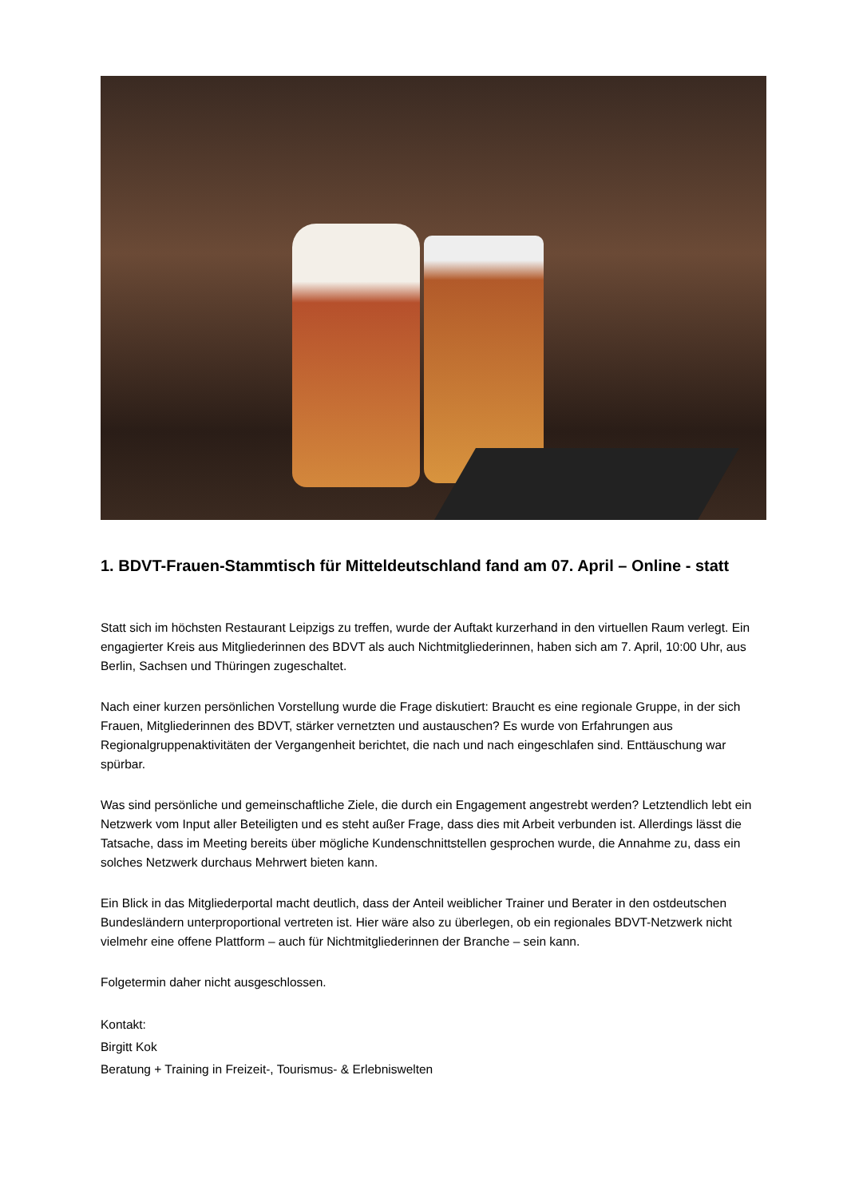1. BDVT-Frauen-Stammtisch für Mitteldeutschland fand am 07. April – Online - statt
Statt sich im höchsten Restaurant Leipzigs zu treffen, wurde der Auftakt kurzerhand in den virtuellen Raum verlegt. Ein engagierter Kreis aus Mitgliederinnen des BDVT als auch Nichtmitgliederinnen, haben sich am 7. April, 10:00 Uhr, aus Berlin, Sachsen und Thüringen zugeschaltet.
Nach einer kurzen persönlichen Vorstellung wurde die Frage diskutiert: Braucht es eine regionale Gruppe, in der sich Frauen, Mitgliederinnen des BDVT, stärker vernetzten und austauschen? Es wurde von Erfahrungen aus Regionalgruppenaktivitäten der Vergangenheit berichtet, die nach und nach eingeschlafen sind. Enttäuschung war spürbar.
Was sind persönliche und gemeinschaftliche Ziele, die durch ein Engagement angestrebt werden? Letztendlich lebt ein Netzwerk vom Input aller Beteiligten und es steht außer Frage, dass dies mit Arbeit verbunden ist. Allerdings lässt die Tatsache, dass im Meeting bereits über mögliche Kundenschnittstellen gesprochen wurde, die Annahme zu, dass ein solches Netzwerk durchaus Mehrwert bieten kann.
Ein Blick in das Mitgliederportal macht deutlich, dass der Anteil weiblicher Trainer und Berater in den ostdeutschen Bundesländern unterproportional vertreten ist. Hier wäre also zu überlegen, ob ein regionales BDVT-Netzwerk nicht vielmehr eine offene Plattform – auch für Nichtmitgliederinnen der Branche – sein kann.
Folgetermin daher nicht ausgeschlossen.
Kontakt:
Birgitt Kok
Beratung + Training in Freizeit-, Tourismus- & Erlebniswelten